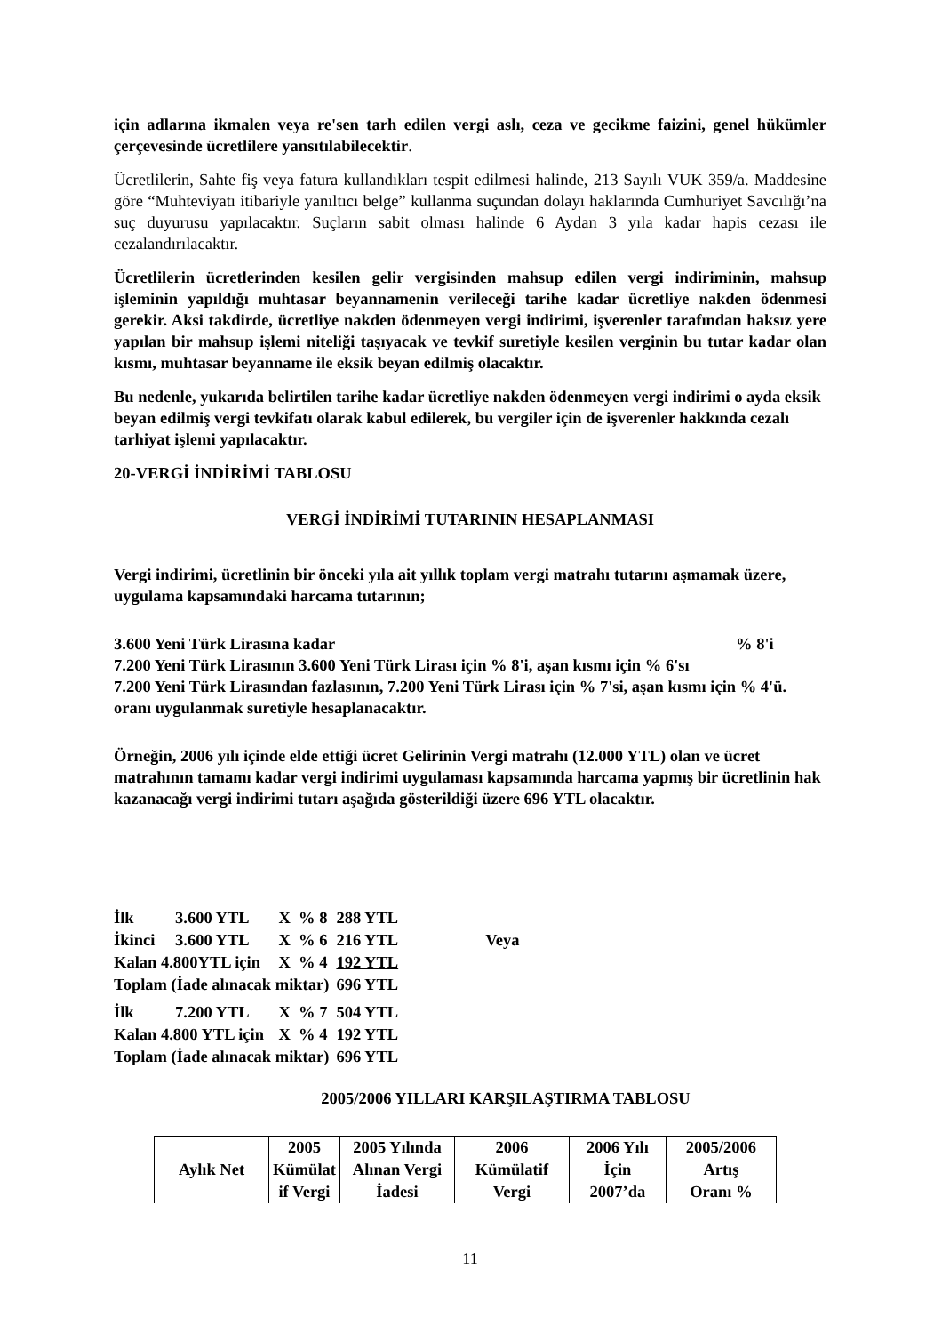için adlarına ikmalen veya re'sen tarh edilen vergi aslı, ceza ve gecikme faizini, genel hükümler çerçevesinde ücretlilere yansıtılabilecektir.
Ücretlilerin, Sahte fiş veya fatura kullandıkları tespit edilmesi halinde, 213 Sayılı VUK 359/a. Maddesine göre “Muhteviyatı itibariyle yanıltıcı belge” kullanma suçundan dolayı haklarında Cumhuriyet Savcılığı’na suç duyurusu yapılacaktır. Suçların sabit olması halinde 6 Aydan 3 yıla kadar hapis cezası ile cezalandırılacaktır.
Ücretlilerin ücretlerinden kesilen gelir vergisinden mahsup edilen vergi indiriminin, mahsup işleminin yapıldığı muhtasar beyannamenin verileceği tarihe kadar ücretliye nakden ödenmesi gerekir. Aksi takdirde, ücretliye nakden ödenmeyen vergi indirimi, işverenler tarafından haksız yere yapılan bir mahsup işlemi niteliği taşıyacak ve tevkif suretiyle kesilen verginin bu tutar kadar olan kısmı, muhtasar beyanname ile eksik beyan edilmiş olacaktır.
Bu nedenle, yukarıda belirtilen tarihe kadar ücretliye nakden ödenmeyen vergi indirimi o ayda eksik beyan edilmiş vergi tevkifatı olarak kabul edilerek, bu vergiler için de işverenler hakkında cezalı tarhiyat işlemi yapılacaktır.
20-VERGİ İNDİRİMİ TABLOSU
VERGİ İNDİRİMİ TUTARININ HESAPLANMASI
Vergi indirimi, ücretlinin bir önceki yıla ait yıllık toplam vergi matrahı tutarını aşmamak üzere, uygulama kapsamındaki harcama tutarının;
3.600 Yeni Türk Lirasına kadar% 8'i
7.200 Yeni Türk Lirasının 3.600 Yeni Türk Lirası için % 8'i, aşan kısmı için % 6'sı
7.200 Yeni Türk Lirasından fazlasının, 7.200 Yeni Türk Lirası için % 7'si, aşan kısmı için % 4'ü. oranı uygulanmak suretiyle hesaplanacaktır.
Örneğin, 2006 yılı içinde elde ettiği ücret Gelirinin Vergi matrahı (12.000 YTL) olan ve ücret matrahının tamamı kadar vergi indirimi uygulaması kapsamında harcama yapmış bir ücretlinin hak kazanacağı vergi indirimi tutarı aşağıda gösterildiği üzere 696 YTL olacaktır.
| İlk | 3.600 YTL | X | % 8 | 288 YTL | |
| İkinci | 3.600 YTL | X | % 6 | 216 YTL | Veya |
| Kalan 4.800YTL için | | X | % 4 | 192 YTL | |
| Toplam (İade alınacak miktar) | | | | 696 YTL | |
| İlk | 7.200 YTL | X | % 7 | 504 YTL | |
| Kalan 4.800 YTL için | | X | % 4 | 192 YTL | |
| Toplam (İade alınacak miktar) | | | | 696 YTL | |
2005/2006 YILLARI KARŞILAŞTIRMA TABLOSU
| Aylık Net | 2005 Kümülat if Vergi | 2005 Yılında Alınan Vergi İadesi | 2006 Kümülatif Vergi | 2006 Yılı İçin 2007’da | 2005/2006 Artış Oranı % |
| --- | --- | --- | --- | --- | --- |
11